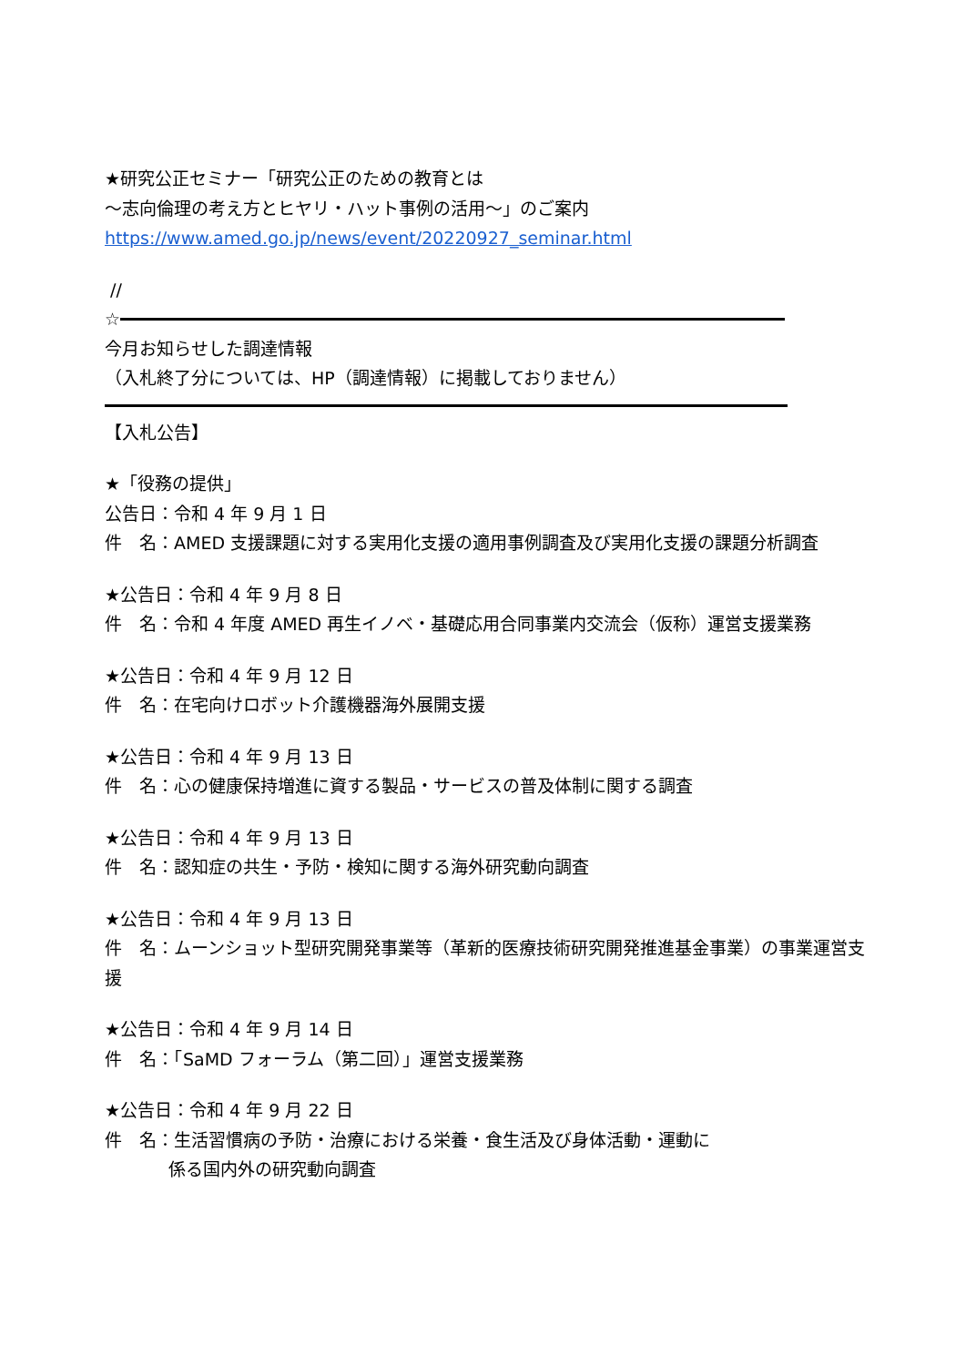★研究公正セミナー「研究公正のための教育とは
～志向倫理の考え方とヒヤリ・ハット事例の活用～」のご案内
https://www.amed.go.jp/news/event/20220927_seminar.html
//
☆
今月お知らせした調達情報
（入札終了分については、HP（調達情報）に掲載しておりません）
【入札公告】
★「役務の提供」
公告日：令和 4 年 9 月 1 日
件　名：AMED 支援課題に対する実用化支援の適用事例調査及び実用化支援の課題分析調査
★公告日：令和 4 年 9 月 8 日
件　名：令和 4 年度 AMED 再生イノベ・基礎応用合同事業内交流会（仮称）運営支援業務
★公告日：令和 4 年 9 月 12 日
件　名：在宅向けロボット介護機器海外展開支援
★公告日：令和 4 年 9 月 13 日
件　名：心の健康保持増進に資する製品・サービスの普及体制に関する調査
★公告日：令和 4 年 9 月 13 日
件　名：認知症の共生・予防・検知に関する海外研究動向調査
★公告日：令和 4 年 9 月 13 日
件　名：ムーンショット型研究開発事業等（革新的医療技術研究開発推進基金事業）の事業運営支援
★公告日：令和 4 年 9 月 14 日
件　名：「SaMD フォーラム（第二回）」運営支援業務
★公告日：令和 4 年 9 月 22 日
件　名：生活習慣病の予防・治療における栄養・食生活及び身体活動・運動に
係る国内外の研究動向調査